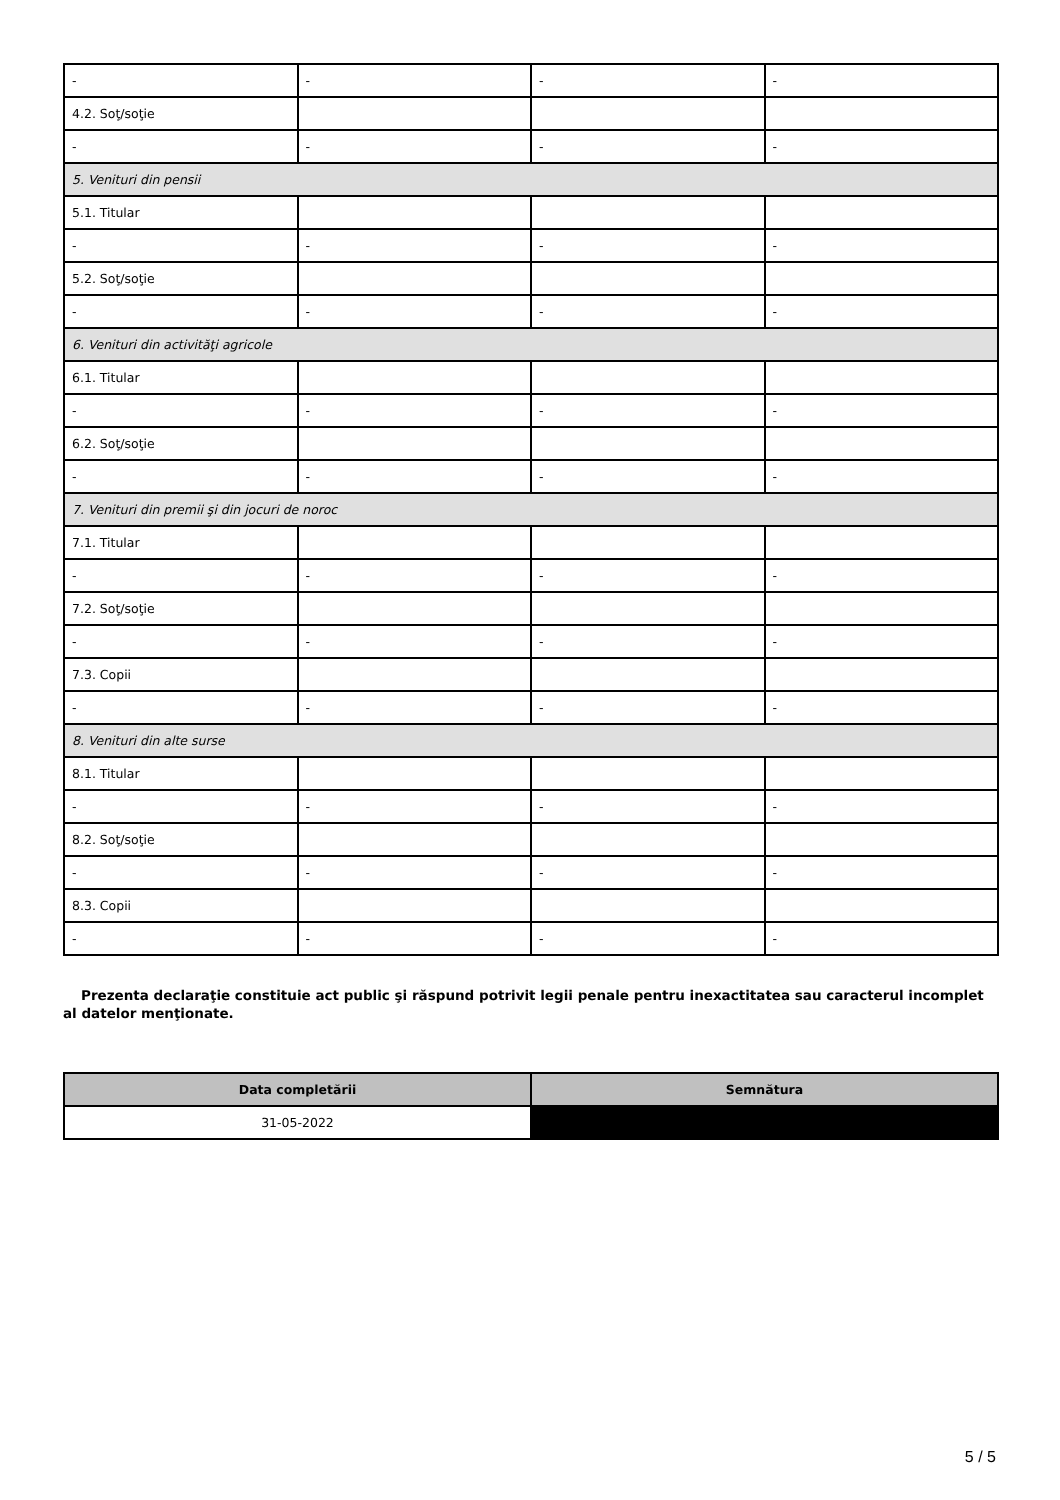| - | - | - | - |
| 4.2. Soţ/soţie | | | |
| - | - | - | - |
| 5. Venituri din pensii | | | |
| 5.1. Titular | | | |
| - | - | - | - |
| 5.2. Soţ/soţie | | | |
| - | - | - | - |
| 6. Venituri din activităţi agricole | | | |
| 6.1. Titular | | | |
| - | - | - | - |
| 6.2. Soţ/soţie | | | |
| - | - | - | - |
| 7. Venituri din premii şi din jocuri de noroc | | | |
| 7.1. Titular | | | |
| - | - | - | - |
| 7.2. Soţ/soţie | | | |
| - | - | - | - |
| 7.3. Copii | | | |
| - | - | - | - |
| 8. Venituri din alte surse | | | |
| 8.1. Titular | | | |
| - | - | - | - |
| 8.2. Soţ/soţie | | | |
| - | - | - | - |
| 8.3. Copii | | | |
| - | - | - | - |
Prezenta declaraţie constituie act public şi răspund potrivit legii penale pentru inexactitatea sau caracterul incomplet al datelor menţionate.
| Data completării | Semnătura |
| --- | --- |
| 31-05-2022 | |
5 / 5